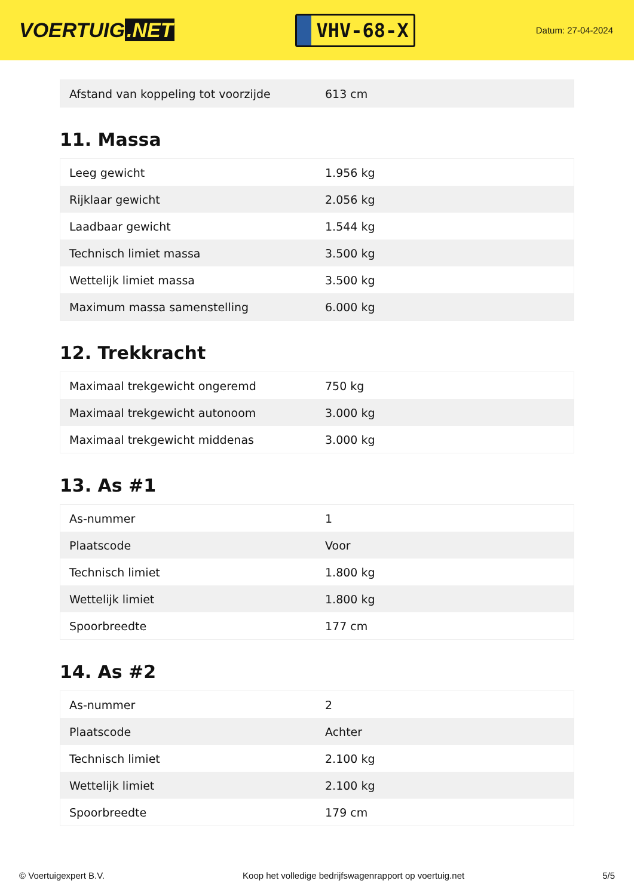VOERTUIG.NET
VHV-68-X
Datum: 27-04-2024
| Afstand van koppeling tot voorzijde | 613 cm |
11. Massa
| Leeg gewicht | 1.956 kg |
| Rijklaar gewicht | 2.056 kg |
| Laadbaar gewicht | 1.544 kg |
| Technisch limiet massa | 3.500 kg |
| Wettelijk limiet massa | 3.500 kg |
| Maximum massa samenstelling | 6.000 kg |
12. Trekkracht
| Maximaal trekgewicht ongeremd | 750 kg |
| Maximaal trekgewicht autonoom | 3.000 kg |
| Maximaal trekgewicht middenas | 3.000 kg |
13. As #1
| As-nummer | 1 |
| Plaatscode | Voor |
| Technisch limiet | 1.800 kg |
| Wettelijk limiet | 1.800 kg |
| Spoorbreedte | 177 cm |
14. As #2
| As-nummer | 2 |
| Plaatscode | Achter |
| Technisch limiet | 2.100 kg |
| Wettelijk limiet | 2.100 kg |
| Spoorbreedte | 179 cm |
© Voertuigexpert B.V. Koop het volledige bedrijfswagenrapport op voertuig.net 5/5